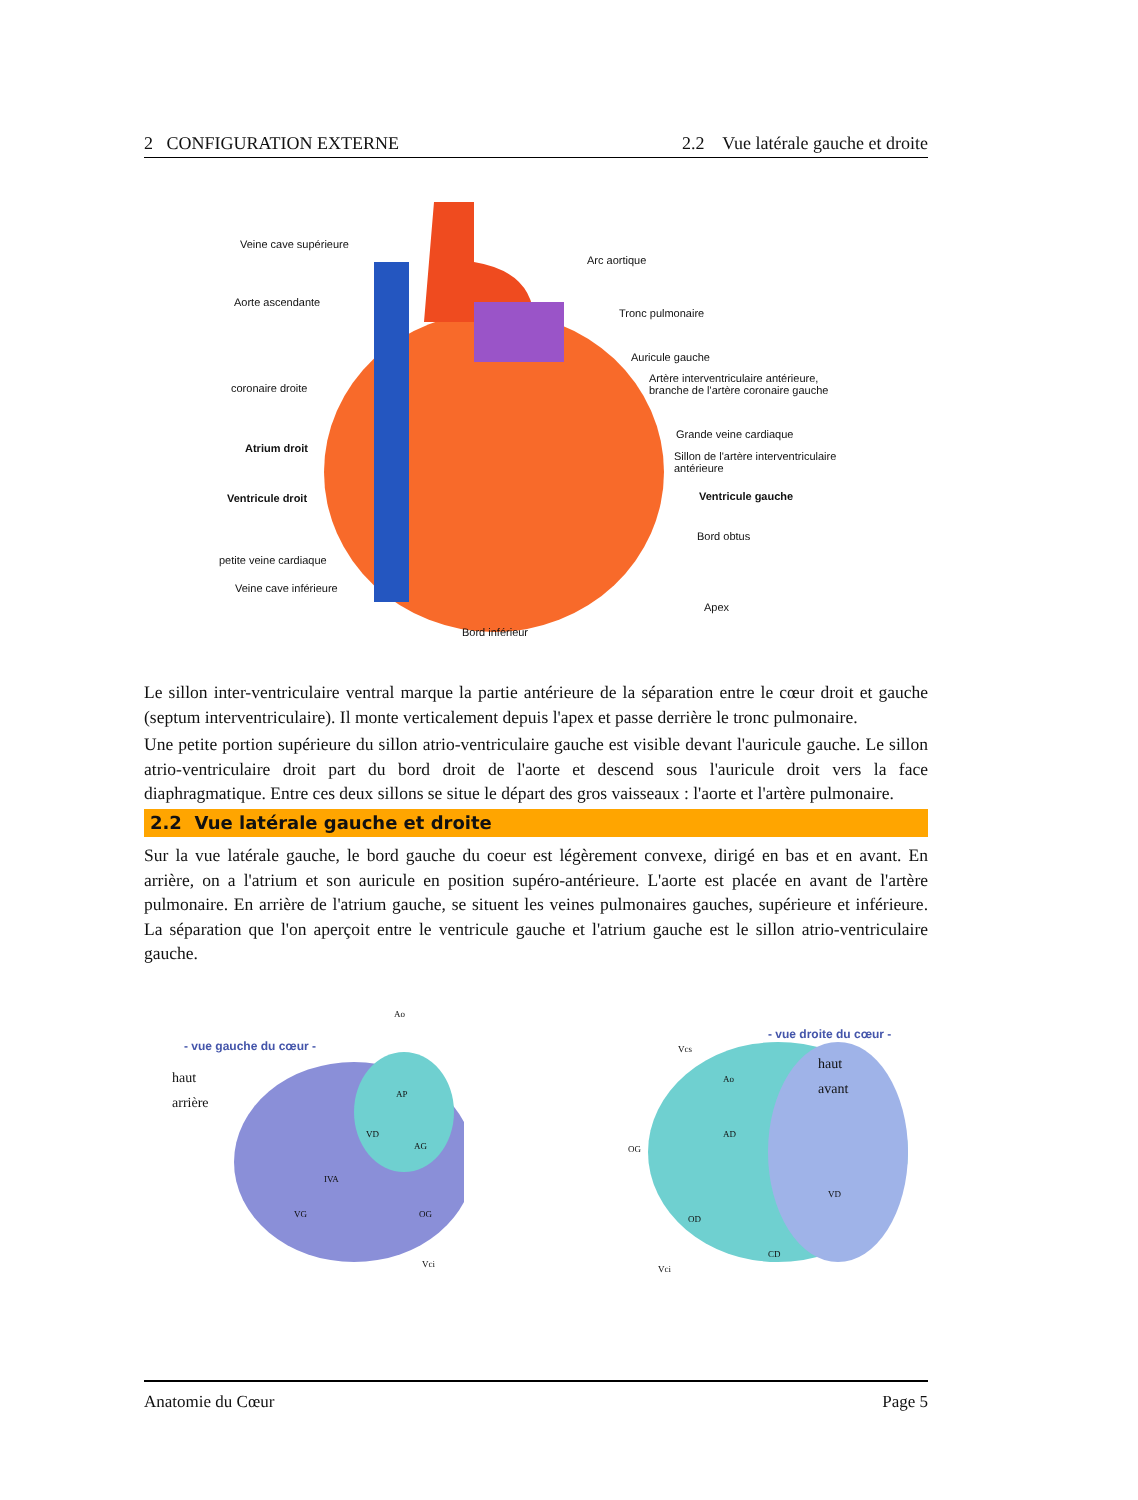2 CONFIGURATION EXTERNE 2.2 Vue latérale gauche et droite
Veine cave supérieure
Aorte ascendante
coronaire droite
Atrium droit
Ventricule droit
petite veine cardiaque
Veine cave inférieure
Bord inférieur
Arc aortique
Tronc pulmonaire
Auricule gauche
Artère interventriculaire antérieure,
branche de l'artère coronaire gauche
Grande veine cardiaque
Sillon de l'artère interventriculaire
antérieure
Ventricule gauche
Bord obtus
Apex
Le sillon inter-ventriculaire ventral marque la partie antérieure de la séparation entre le cœur droit et gauche (septum interventriculaire). Il monte verticalement depuis l'apex et passe derrière le tronc pulmonaire.
Une petite portion supérieure du sillon atrio-ventriculaire gauche est visible devant l'auricule gauche. Le sillon atrio-ventriculaire droit part du bord droit de l'aorte et descend sous l'auricule droit vers la face diaphragmatique. Entre ces deux sillons se situe le départ des gros vaisseaux : l'aorte et l'artère pulmonaire.
2.2 Vue latérale gauche et droite
Sur la vue latérale gauche, le bord gauche du coeur est légèrement convexe, dirigé en bas et en avant. En arrière, on a l'atrium et son auricule en position supéro-antérieure. L'aorte est placée en avant de l'artère pulmonaire. En arrière de l'atrium gauche, se situent les veines pulmonaires gauches, supérieure et inférieure. La séparation que l'on aperçoit entre le ventricule gauche et l'atrium gauche est le sillon atrio-ventriculaire gauche.
- vue gauche du cœur -
haut
arrière
Ao
AP
VD
AG
IVA
VG OG
Vci
- vue droite du cœur -
haut
avant
Vcs
Ao
AD
OG
VD
OD
CD
Vci
Anatomie du Cœur Page 5